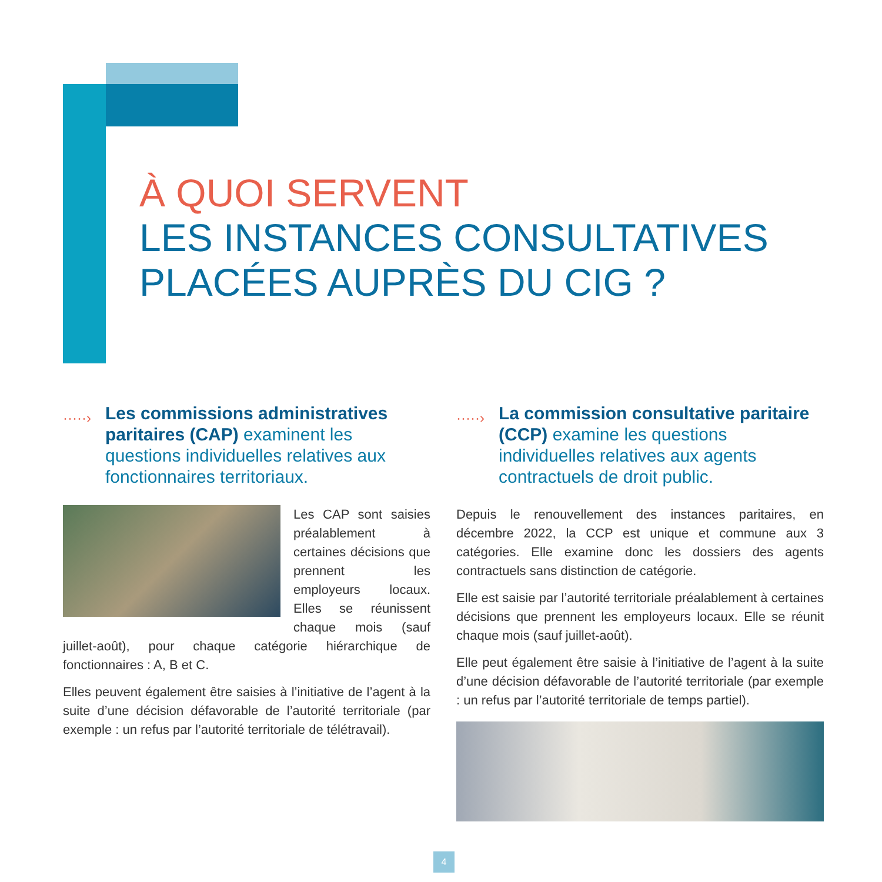À QUOI SERVENT
LES INSTANCES CONSULTATIVES
PLACÉES AUPRÈS DU CIG ?
·····› Les commissions administratives paritaires (CAP) examinent les questions individuelles relatives aux fonctionnaires territoriaux.
Les CAP sont saisies préalablement à certaines décisions que prennent les employeurs locaux. Elles se réunissent chaque mois (sauf juillet-août), pour chaque catégorie hiérarchique de fonctionnaires : A, B et C.
Elles peuvent également être saisies à l’initiative de l’agent à la suite d’une décision défavorable de l’autorité territoriale (par exemple : un refus par l’autorité territoriale de télétravail).
·····› La commission consultative paritaire (CCP) examine les questions individuelles relatives aux agents contractuels de droit public.
Depuis le renouvellement des instances paritaires, en décembre 2022, la CCP est unique et commune aux 3 catégories. Elle examine donc les dossiers des agents contractuels sans distinction de catégorie.
Elle est saisie par l’autorité territoriale préalablement à certaines décisions que prennent les employeurs locaux. Elle se réunit chaque mois (sauf juillet-août).
Elle peut également être saisie à l’initiative de l’agent à la suite d’une décision défavorable de l’autorité territoriale (par exemple : un refus par l’autorité territoriale de temps partiel).
4